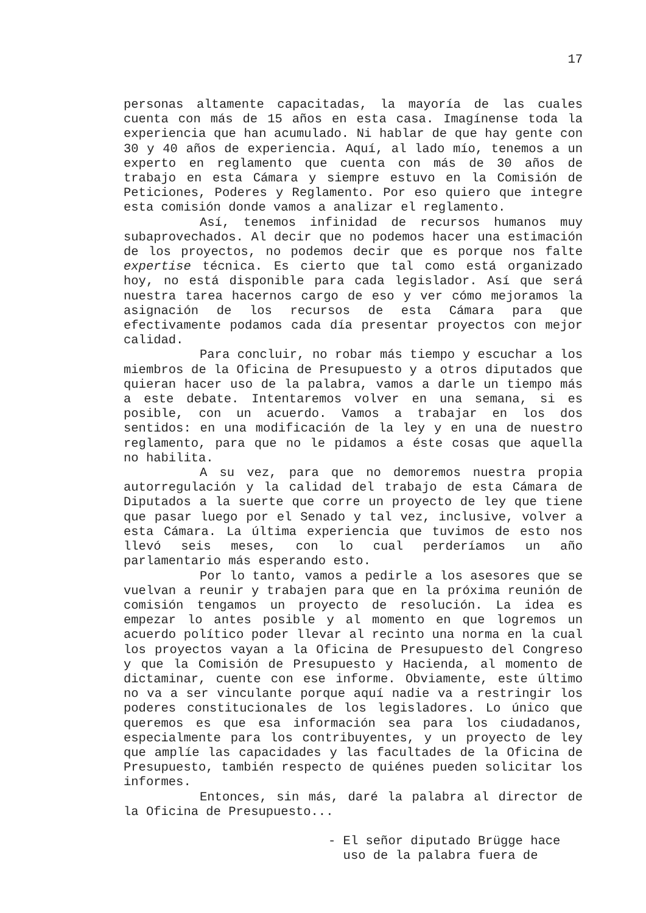17
personas altamente capacitadas, la mayoría de las cuales cuenta con más de 15 años en esta casa. Imagínense toda la experiencia que han acumulado. Ni hablar de que hay gente con 30 y 40 años de experiencia. Aquí, al lado mío, tenemos a un experto en reglamento que cuenta con más de 30 años de trabajo en esta Cámara y siempre estuvo en la Comisión de Peticiones, Poderes y Reglamento. Por eso quiero que integre esta comisión donde vamos a analizar el reglamento.
Así, tenemos infinidad de recursos humanos muy subaprovechados. Al decir que no podemos hacer una estimación de los proyectos, no podemos decir que es porque nos falte expertise técnica. Es cierto que tal como está organizado hoy, no está disponible para cada legislador. Así que será nuestra tarea hacernos cargo de eso y ver cómo mejoramos la asignación de los recursos de esta Cámara para que efectivamente podamos cada día presentar proyectos con mejor calidad.
Para concluir, no robar más tiempo y escuchar a los miembros de la Oficina de Presupuesto y a otros diputados que quieran hacer uso de la palabra, vamos a darle un tiempo más a este debate. Intentaremos volver en una semana, si es posible, con un acuerdo. Vamos a trabajar en los dos sentidos: en una modificación de la ley y en una de nuestro reglamento, para que no le pidamos a éste cosas que aquella no habilita.
A su vez, para que no demoremos nuestra propia autorregulación y la calidad del trabajo de esta Cámara de Diputados a la suerte que corre un proyecto de ley que tiene que pasar luego por el Senado y tal vez, inclusive, volver a esta Cámara. La última experiencia que tuvimos de esto nos llevó seis meses, con lo cual perderíamos un año parlamentario más esperando esto.
Por lo tanto, vamos a pedirle a los asesores que se vuelvan a reunir y trabajen para que en la próxima reunión de comisión tengamos un proyecto de resolución. La idea es empezar lo antes posible y al momento en que logremos un acuerdo político poder llevar al recinto una norma en la cual los proyectos vayan a la Oficina de Presupuesto del Congreso y que la Comisión de Presupuesto y Hacienda, al momento de dictaminar, cuente con ese informe. Obviamente, este último no va a ser vinculante porque aquí nadie va a restringir los poderes constitucionales de los legisladores. Lo único que queremos es que esa información sea para los ciudadanos, especialmente para los contribuyentes, y un proyecto de ley que amplíe las capacidades y las facultades de la Oficina de Presupuesto, también respecto de quiénes pueden solicitar los informes.
Entonces, sin más, daré la palabra al director de la Oficina de Presupuesto...
- El señor diputado Brügge hace
uso de la palabra fuera de